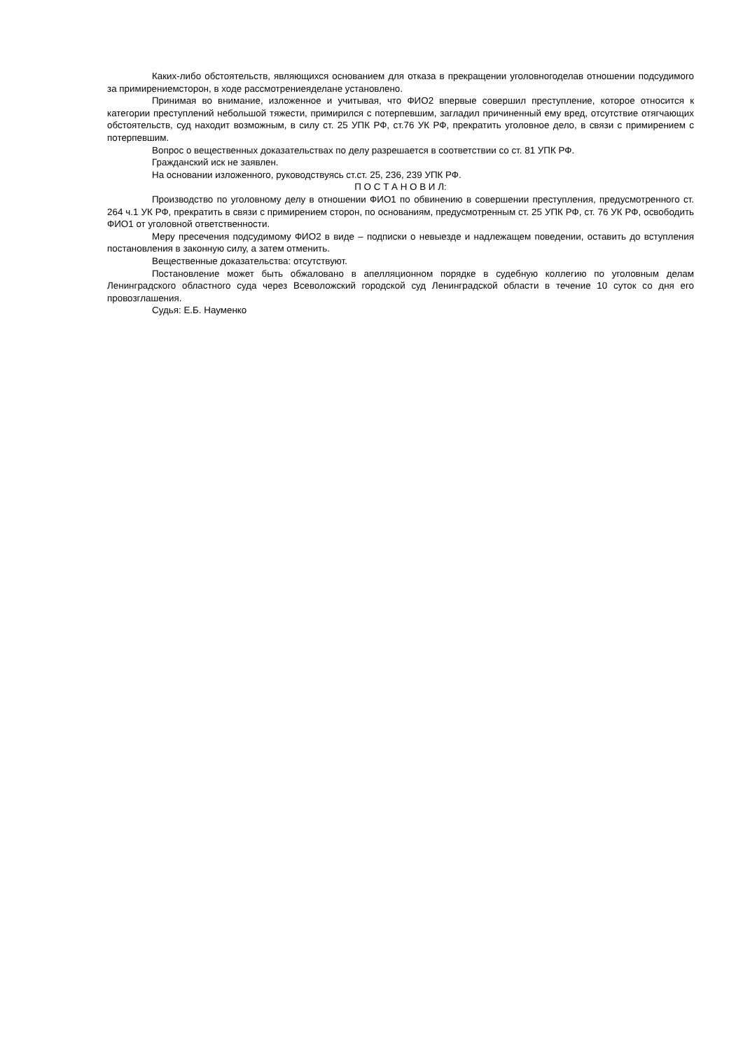Каких-либо обстоятельств, являющихся основанием для отказа в прекращении уголовногоделав отношении подсудимого за примирениемсторон, в ходе рассмотрениеяделане установлено.
Принимая во внимание, изложенное и учитывая, что ФИО2 впервые совершил преступление, которое относится к категории преступлений небольшой тяжести, примирился с потерпевшим, загладил причиненный ему вред, отсутствие отягчающих обстоятельств, суд находит возможным, в силу ст. 25 УПК РФ, ст.76 УК РФ, прекратить уголовное дело, в связи с примирением с потерпевшим.
Вопрос о вещественных доказательствах по делу разрешается в соответствии со ст. 81 УПК РФ.
Гражданский иск не заявлен.
На основании изложенного, руководствуясь ст.ст. 25, 236, 239 УПК РФ.
П О С Т А Н О В И Л:
Производство по уголовному делу в отношении ФИО1 по обвинению в совершении преступления, предусмотренного ст. 264 ч.1 УК РФ, прекратить в связи с примирением сторон, по основаниям, предусмотренным ст. 25 УПК РФ, ст. 76 УК РФ, освободить ФИО1 от уголовной ответственности.
Меру пресечения подсудимому ФИО2 в виде – подписки о невыезде и надлежащем поведении, оставить до вступления постановления в законную силу, а затем отменить.
Вещественные доказательства: отсутствуют.
Постановление может быть обжаловано в апелляционном порядке в судебную коллегию по уголовным делам Ленинградского областного суда через Всеволожский городской суд Ленинградской области в течение 10 суток со дня его провозглашения.
Судья: Е.Б. Науменко